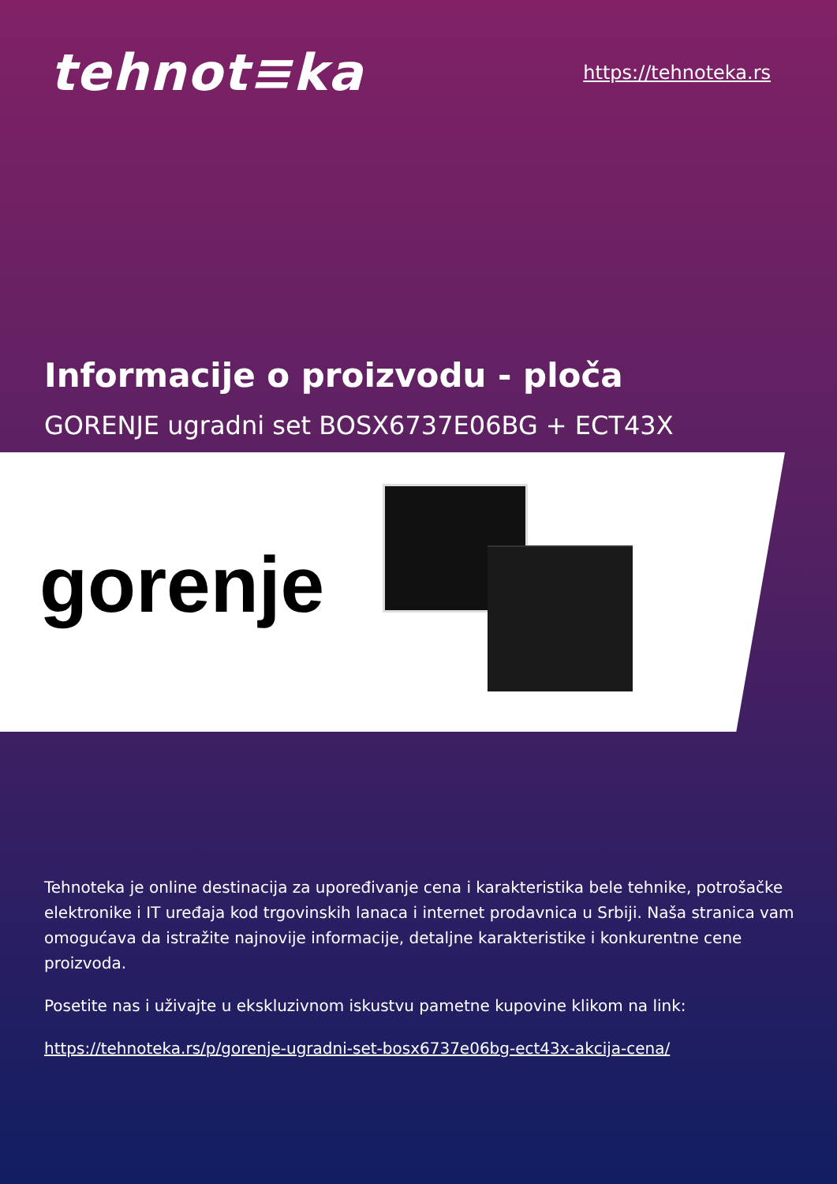tehnot≡ka
https://tehnoteka.rs
Informacije o proizvodu - ploča
GORENJE ugradni set BOSX6737E06BG + ECT43X
gorenje
Tehnoteka je online destinacija za upoređivanje cena i karakteristika bele tehnike, potrošačke elektronike i IT uređaja kod trgovinskih lanaca i internet prodavnica u Srbiji. Naša stranica vam omogućava da istražite najnovije informacije, detaljne karakteristike i konkurentne cene proizvoda.
Posetite nas i uživajte u ekskluzivnom iskustvu pametne kupovine klikom na link:
https://tehnoteka.rs/p/gorenje-ugradni-set-bosx6737e06bg-ect43x-akcija-cena/